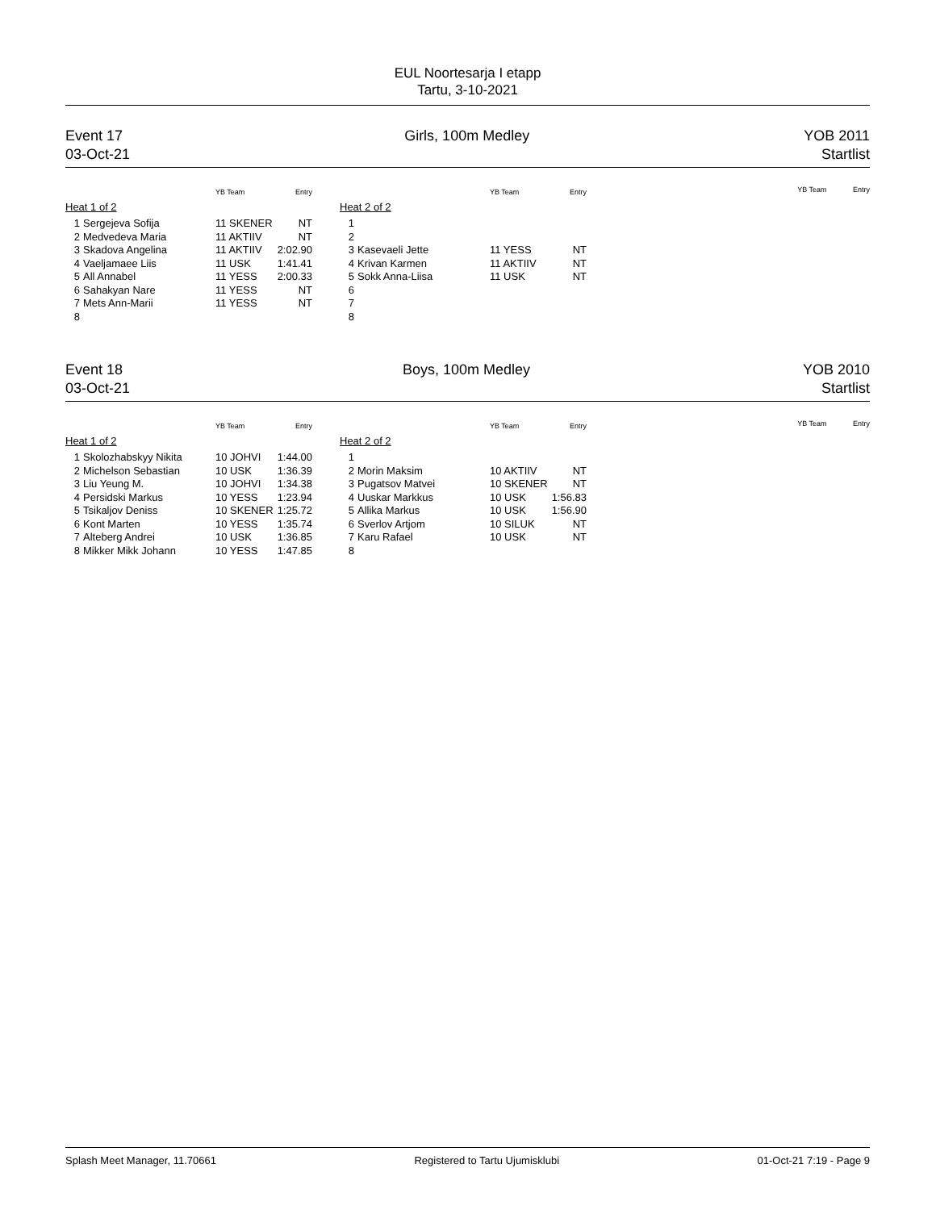EUL Noortesarja I etapp
Tartu, 3-10-2021
Event 17
03-Oct-21
Girls, 100m Medley YOB 2011
Startlist
| | | YB Team | Entry |
| --- | --- | --- | --- |
| Heat 1 of 2 | | | |
| 1 | Sergejeva Sofija | 11 SKENER | NT |
| 2 | Medvedeva Maria | 11 AKTIIV | NT |
| 3 | Skadova Angelina | 11 AKTIIV | 2:02.90 |
| 4 | Vaeljamaee Liis | 11 USK | 1:41.41 |
| 5 | All Annabel | 11 YESS | 2:00.33 |
| 6 | Sahakyan Nare | 11 YESS | NT |
| 7 | Mets Ann-Marii | 11 YESS | NT |
| 8 | | | |
| | | YB Team | Entry |
| --- | --- | --- | --- |
| Heat 2 of 2 | | | |
| 1 | | | |
| 2 | | | |
| 3 | Kasevaeli Jette | 11 YESS | NT |
| 4 | Krivan Karmen | 11 AKTIIV | NT |
| 5 | Sokk Anna-Liisa | 11 USK | NT |
| 6 | | | |
| 7 | | | |
| 8 | | | |
YB Team Entry
Event 18
03-Oct-21
Boys, 100m Medley YOB 2010
Startlist
| | | YB Team | Entry |
| --- | --- | --- | --- |
| Heat 1 of 2 | | | |
| 1 | Skolozhabskyy Nikita | 10 JOHVI | 1:44.00 |
| 2 | Michelson Sebastian | 10 USK | 1:36.39 |
| 3 | Liu Yeung M. | 10 JOHVI | 1:34.38 |
| 4 | Persidski Markus | 10 YESS | 1:23.94 |
| 5 | Tsikaljov Deniss | 10 SKENER | 1:25.72 |
| 6 | Kont Marten | 10 YESS | 1:35.74 |
| 7 | Alteberg Andrei | 10 USK | 1:36.85 |
| 8 | Mikker Mikk Johann | 10 YESS | 1:47.85 |
| | | YB Team | Entry |
| --- | --- | --- | --- |
| Heat 2 of 2 | | | |
| 1 | | | |
| 2 | Morin Maksim | 10 AKTIIV | NT |
| 3 | Pugatsov Matvei | 10 SKENER | NT |
| 4 | Uuskar Markkus | 10 USK | 1:56.83 |
| 5 | Allika Markus | 10 USK | 1:56.90 |
| 6 | Sverlov Artjom | 10 SILUK | NT |
| 7 | Karu Rafael | 10 USK | NT |
| 8 | | | |
YB Team Entry
Splash Meet Manager, 11.70661 Registered to Tartu Ujumisklubi 01-Oct-21 7:19 - Page 9